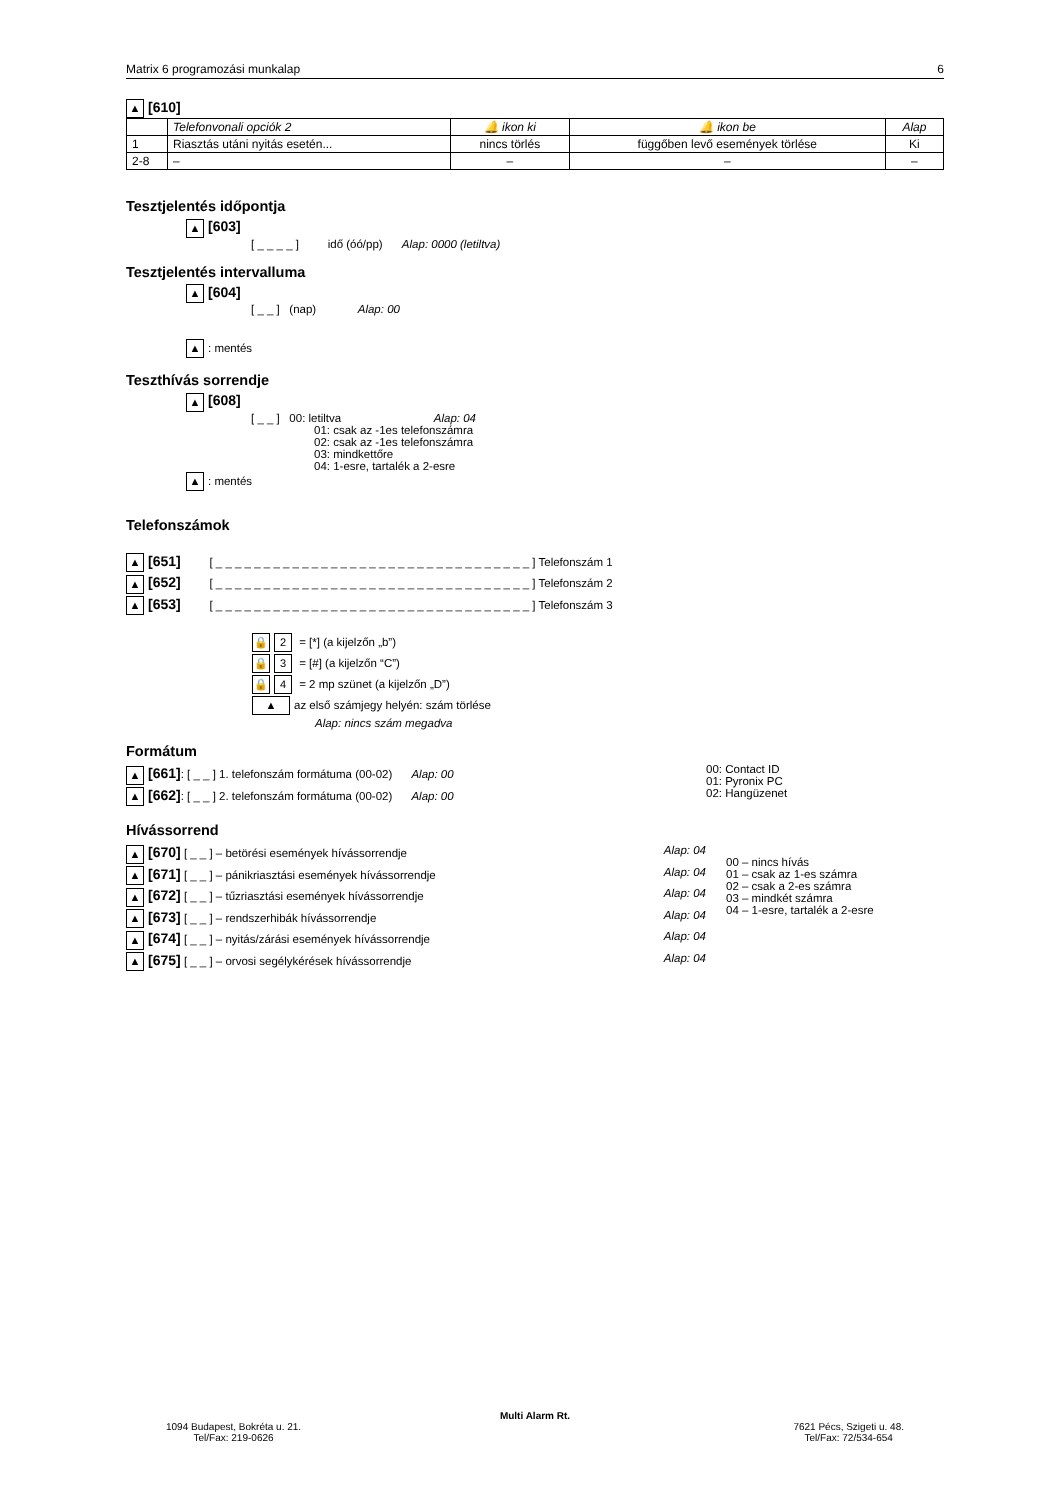Matrix 6 programozási munkalap 6
▲ [610]
| | Telefonvonali opciók 2 | 🔔 ikon ki | 🔔 ikon be | Alap |
| 1 | Riasztás utáni nyitás esetén... | nincs törlés | függőben levő események törlése | Ki |
| 2-8 | – | – | – | – |
Tesztjelentés időpontja
▲ [603]
[ _ _ _ _ ] idő (óó/pp) Alap: 0000 (letiltva)
Tesztjelentés intervalluma
▲ [604]
[ _ _ ] (nap) Alap: 00
▲: mentés
Teszthívás sorrendje
▲ [608]
[ _ _ ] 00: letiltva Alap: 04
01: csak az -1es telefonszámra
02: csak az -1es telefonszámra
03: mindkettőre
04: 1-esre, tartalék a 2-esre
▲: mentés
Telefonszámok
▲ [651] [ _ _ _ _ _ _ _ _ _ _ _ _ _ _ _ _ _ _ _ _ _ _ _ _ _ _ _ _ _ _ _ _ _ ] Telefonszám 1
▲ [652] [ _ _ _ _ _ _ _ _ _ _ _ _ _ _ _ _ _ _ _ _ _ _ _ _ _ _ _ _ _ _ _ _ _ ] Telefonszám 2
▲ [653] [ _ _ _ _ _ _ _ _ _ _ _ _ _ _ _ _ _ _ _ _ _ _ _ _ _ _ _ _ _ _ _ _ _ ] Telefonszám 3
🔒 2 = [*] (a kijelzőn „b”)
🔒 3 = [#] (a kijelzőn “C”)
🔒 4 = 2 mp szünet (a kijelzőn „D”)
▲ az első számjegy helyén: szám törlése
Alap: nincs szám megadva
Formátum
▲ [661]: [ _ _ ] 1. telefonszám formátuma (00-02) Alap: 00
▲ [662]: [ _ _ ] 2. telefonszám formátuma (00-02) Alap: 00
00: Contact ID
01: Pyronix PC
02: Hangüzenet
Hívássorrend
▲ [670] [ _ _ ] – betörési események hívássorrendje Alap: 04
▲ [671] [ _ _ ] – pánikriasztási események hívássorrendje Alap: 04
▲ [672] [ _ _ ] – tűzriasztási események hívássorrendje Alap: 04
▲ [673] [ _ _ ] – rendszerhibák hívássorrendje Alap: 04
▲ [674] [ _ _ ] – nyitás/zárási események hívássorrendje Alap: 04
▲ [675] [ _ _ ] – orvosi segélykérések hívássorrendje Alap: 04
00 – nincs hívás
01 – csak az 1-es számra
02 – csak a 2-es számra
03 – mindkét számra
04 – 1-esre, tartalék a 2-esre
Multi Alarm Rt.
1094 Budapest, Bokréta u. 21.
Tel/Fax: 219-0626
7621 Pécs, Szigeti u. 48.
Tel/Fax: 72/534-654